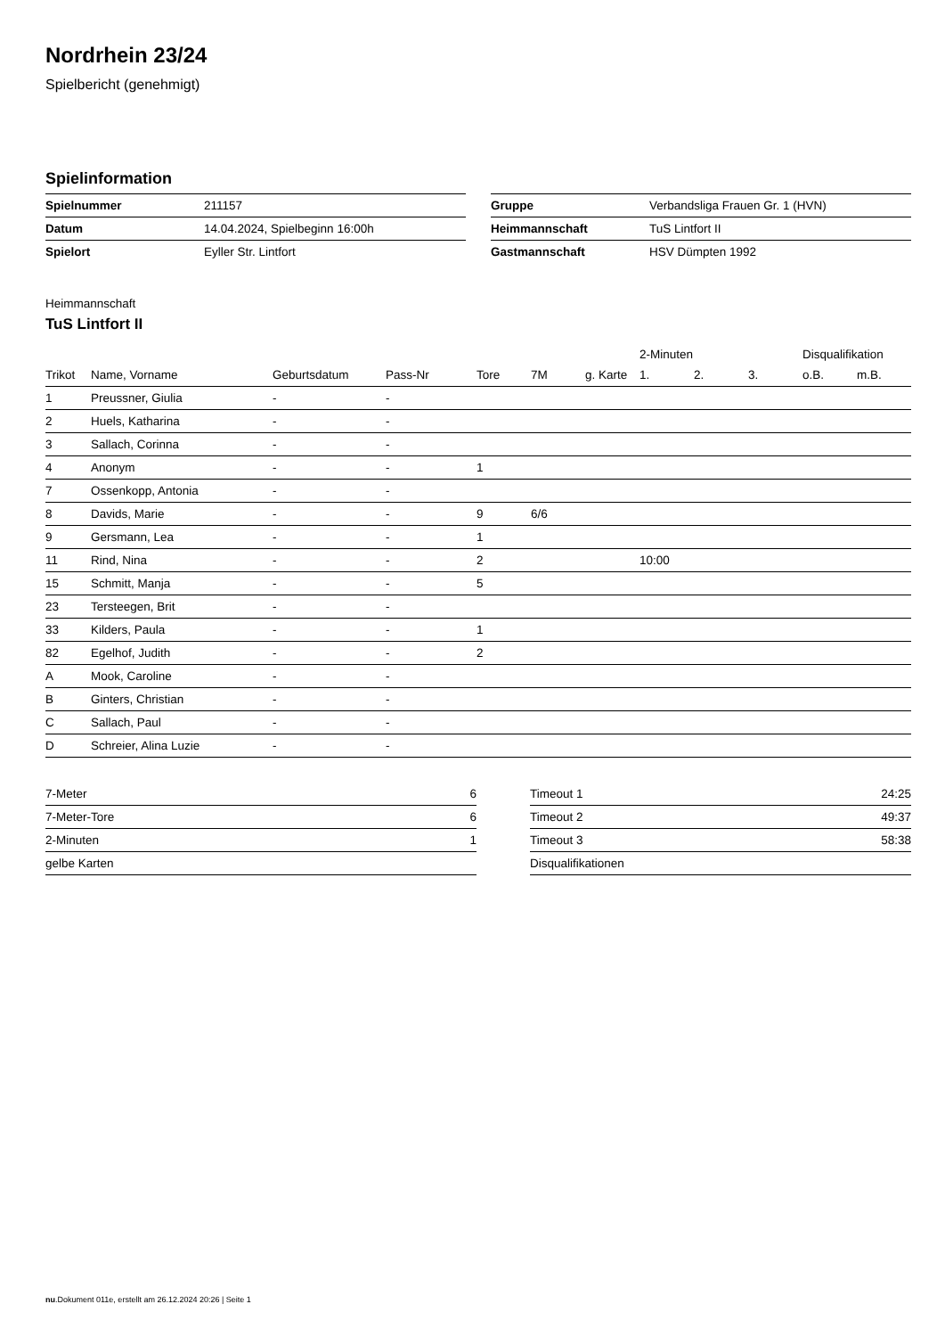Nordrhein 23/24
Spielbericht (genehmigt)
Spielinformation
| Spielnummer | 211157 |
| Datum | 14.04.2024, Spielbeginn 16:00h |
| Spielort | Eyller Str. Lintfort |
| Gruppe | Verbandsliga Frauen Gr. 1 (HVN) |
| Heimmannschaft | TuS Lintfort II |
| Gastmannschaft | HSV Dümpten 1992 |
Heimmannschaft
TuS Lintfort II
| | | | | | | | 2-Minuten | | | Disqualifikation | |
| --- | --- | --- | --- | --- | --- | --- | --- | --- | --- | --- | --- |
| Trikot | Name, Vorname | Geburtsdatum | Pass-Nr | Tore | 7M | g. Karte | 1. | 2. | 3. | o.B. | m.B. |
| 1 | Preussner, Giulia | - | - | | | | | | | | |
| 2 | Huels, Katharina | - | - | | | | | | | | |
| 3 | Sallach, Corinna | - | - | | | | | | | | |
| 4 | Anonym | - | - | 1 | | | | | | | |
| 7 | Ossenkopp, Antonia | - | - | | | | | | | | |
| 8 | Davids, Marie | - | - | 9 | 6/6 | | | | | | |
| 9 | Gersmann, Lea | - | - | 1 | | | | | | | |
| 11 | Rind, Nina | - | - | 2 | | | 10:00 | | | | |
| 15 | Schmitt, Manja | - | - | 5 | | | | | | | |
| 23 | Tersteegen, Brit | - | - | | | | | | | | |
| 33 | Kilders, Paula | - | - | 1 | | | | | | | |
| 82 | Egelhof, Judith | - | - | 2 | | | | | | | |
| A | Mook, Caroline | - | - | | | | | | | | |
| B | Ginters, Christian | - | - | | | | | | | | |
| C | Sallach, Paul | - | - | | | | | | | | |
| D | Schreier, Alina Luzie | - | - | | | | | | | | |
| 7-Meter | 6 |
| 7-Meter-Tore | 6 |
| 2-Minuten | 1 |
| gelbe Karten | |
| Timeout 1 | 24:25 |
| Timeout 2 | 49:37 |
| Timeout 3 | 58:38 |
| Disqualifikationen | |
nu.Dokument 011e, erstellt am 26.12.2024 20:26 | Seite 1